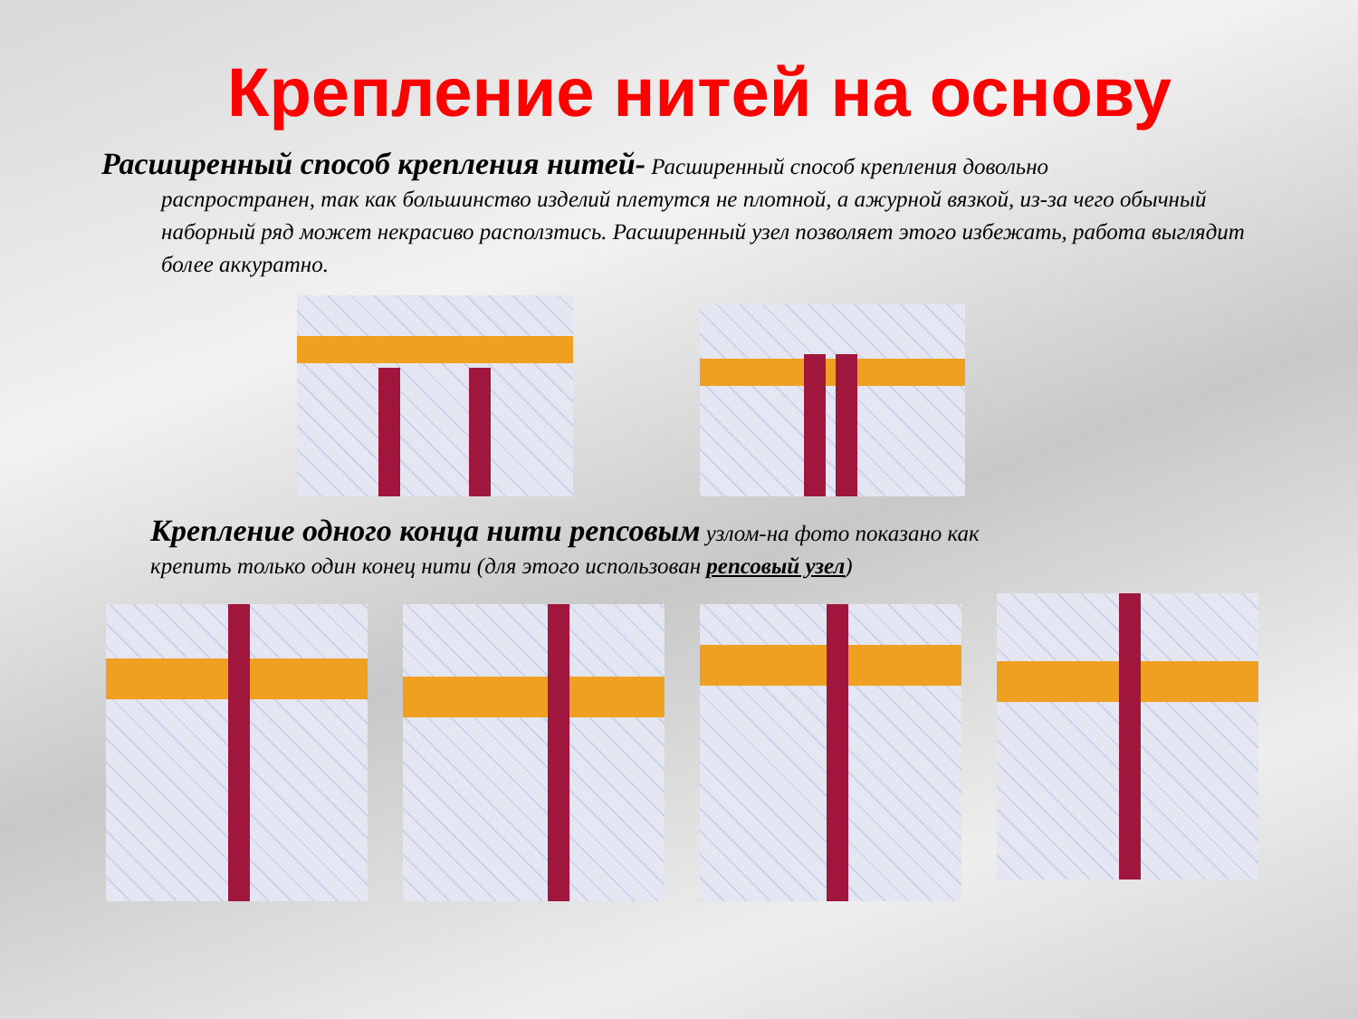Крепление нитей на основу
Расширенный способ крепления нитей- Расширенный способ крепления довольно
распространен, так как большинство изделий плетутся не плотной, а ажурной вязкой, из-за чего обычный наборный ряд может некрасиво расползтись. Расширенный узел позволяет этого избежать, работа выглядит более аккуратно.
Крепление одного конца нити репсовым узлом-на фото показано как крепить только один конец нити (для этого использован репсовый узел)